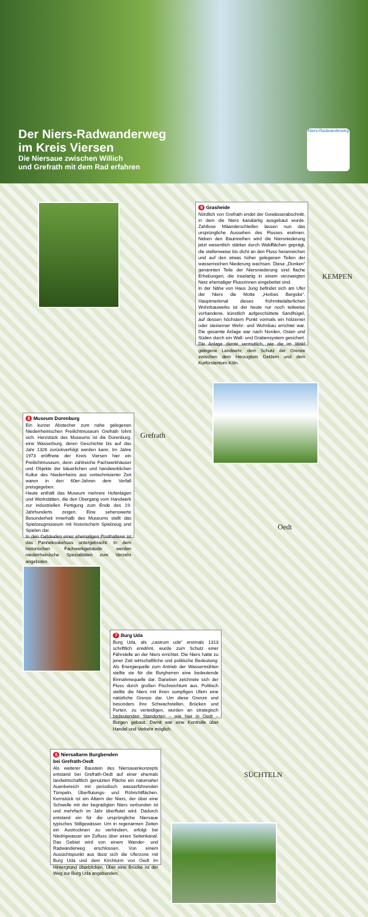Der Niers-Radwanderweg
im Kreis Viersen
Die Niersaue zwischen Willich
und Grefrath mit dem Rad erfahren
Niers-Radwanderweg
9 Grasheide
Nördlich von Grefrath endet der Gewässerabschnitt, in dem die Niers kanalartig ausgebaut wurde. Zahllose Mäanderschleifen lassen nun das ursprüngliche Aussehen des Flusses erahnen. Neben den Baumreihen wird die Niersniederung jetzt wesentlich stärker durch Waldflächen geprägt, die stellenweise bis dicht an den Fluss heranreichen und auf den etwas höher gelegenen Teilen der wasserreichen Niederung wachsen. Diese „Donken“ genannten Teile der Niersniederung sind flache Erhebungen, die inselartig in einem verzweigten Netz ehemaliger Flussrinnen eingebettet sind.
In der Nähe von Haus Jung befindet sich am Ufer der Niers die Motte „Horbes Bergske“. Hauptmerkmal dieses frühmittelalterlichen Wohnbauwerks ist der heute nur noch teilweise vorhandene, künstlich aufgeschüttete Sandhügel, auf dessen höchstem Punkt vormals ein hölzerner oder steinerner Wehr- und Wohnbau errichtet war. Die gesamte Anlage war nach Norden, Osten und Süden durch ein Wall- und Grabensystem gesichert. Die Anlage diente vermutlich, wie die im Wald gelegene Landwehr, dem Schutz der Grenze zwischen dem Herzogtum Geldern und dem Kurfürstentum Köln.
KEMPEN
Grefrath
8 Museum Dorenburg
Ein kurzer Abstecher zum nahe gelegenen Niederrheinischen Freilichtmuseum Grefrath lohnt sich. Herzstück des Museums ist die Dorenburg, eine Wasserburg, deren Geschichte bis auf das Jahr 1326 zurückverfolgt werden kann. Im Jahre 1973 eröffnete der Kreis Viersen hier ein Freilichtmuseum, denn zahlreiche Fachwerkhäuser und Objekte der bäuerlichen und handwerklichen Kultur des Niederrheins aus vortechnisierter Zeit waren in den 60er-Jahren dem Verfall preisgegeben.
Heute enthält das Museum mehrere Hofanlagen und Werkstätten, die den Übergang vom Handwerk zur industriellen Fertigung zum Ende des 19. Jahrhunderts zeigen. Eine sehenswerte Besonderheit innerhalb des Museums stellt das Spielzeugmuseum mit historischem Spielzeug und Spielen dar.
In den Gebäuden einer ehemaligen Posthalterei ist das Pannekookehuus untergebracht. In dem historischen Fachwerkgebäude werden niederrheinische Spezialitäten zum Verzehr angeboten.
Oedt
7 Burg Uda
Burg Uda, als „castrum ude“ erstmals 1313 schriftlich erwähnt, wurde zum Schutz einer Fährstelle an der Niers errichtet. Die Niers hatte zu jener Zeit wirtschaftliche und politische Bedeutung: Als Energiequelle zum Antrieb der Wassermühlen stellte sie für die Burgherren eine bedeutende Einnahmequelle dar. Daneben zeichnete sich der Fluss durch großen Fischreichtum aus. Politisch stellte die Niers mit ihren sumpfigen Ufern eine natürliche Grenze dar. Um diese Grenze und besonders ihre Schwachstellen, Brücken und Furten, zu verteidigen, wurden an strategisch bedeutenden Standorten – wie hier in Oedt – Burgen gebaut. Damit war eine Kontrolle über Handel und Verkehr möglich.
SÜCHTELN
6 Niersaltarm Burgbenden
bei Grefrath-Oedt
Als weiterer Baustein des Niersauenkonzepts entstand bei Grefrath-Oedt auf einer ehemals landwirtschaftlich genutzten Fläche ein naturnaher Auenbereich mit periodisch wasserführenden Tümpeln, Überflutungs- und Röhrichtflächen. Kernstück ist ein Altarm der Niers, der über eine Schwelle mit der begradigten Niers verbunden ist und mehrfach im Jahr überflutet wird. Dadurch entstand ein für die ursprüngliche Niersaue typisches Stillgewässer. Um in regenarmen Zeiten ein Austrocknen zu verhindern, erfolgt bei Niedrigwasser ein Zufluss über einen Seitenkanal. Das Gebiet wird von einem Wander- und Radwanderweg erschlossen. Von einem Aussichtspunkt aus lässt sich die Uferzone mit Burg Uda und dem Kirchturm von Oedt im Hintergrund überblicken. Über eine Brücke ist der Weg zur Burg Uda angebunden.